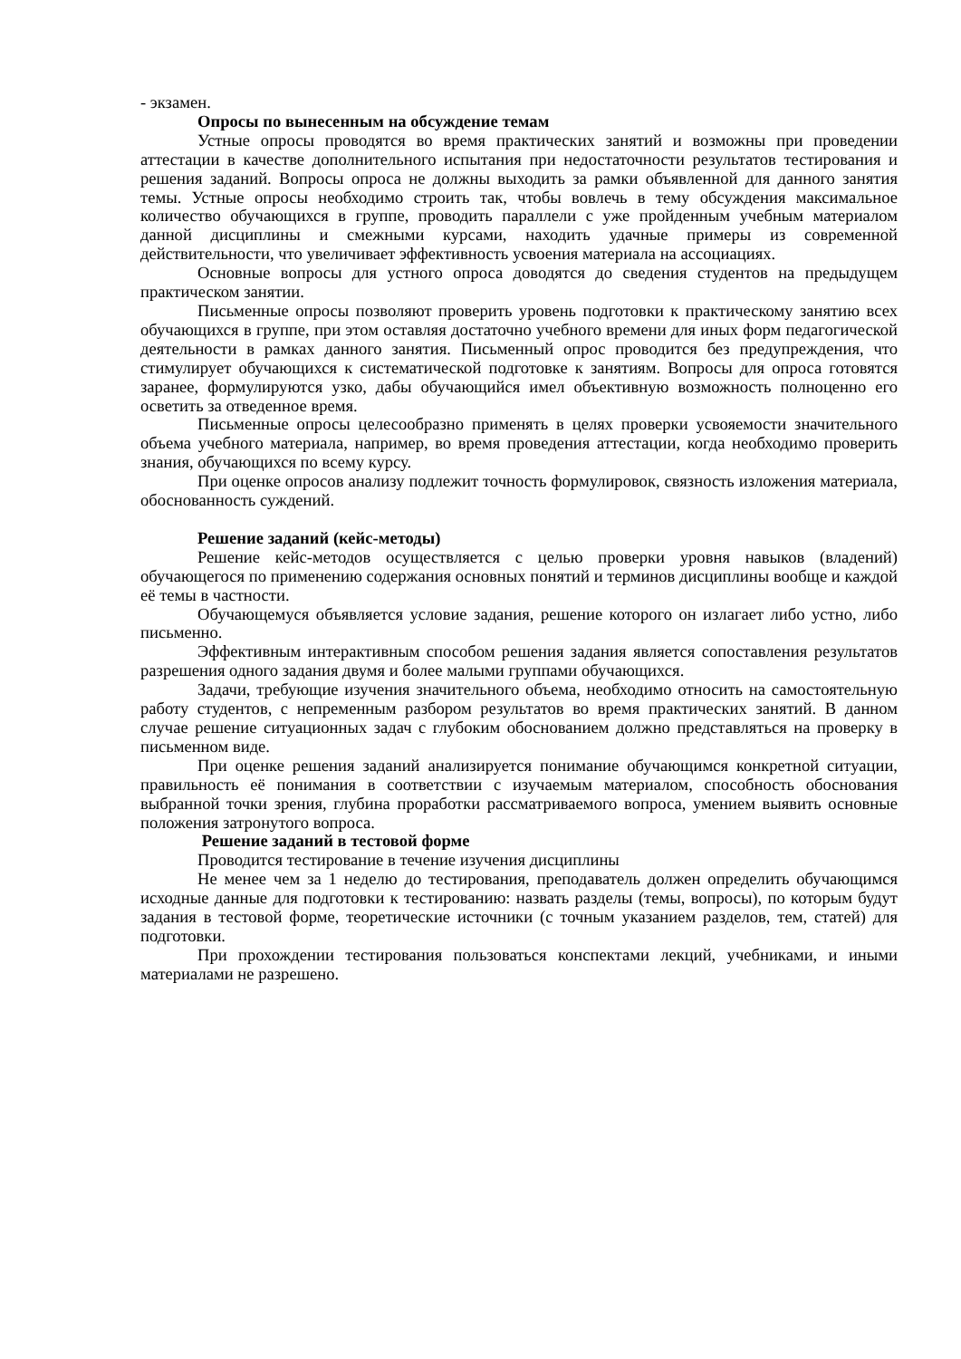- экзамен.
Опросы по вынесенным на обсуждение темам
Устные опросы проводятся во время практических занятий и возможны при проведении аттестации в качестве дополнительного испытания при недостаточности результатов тестирования и решения заданий. Вопросы опроса не должны выходить за рамки объявленной для данного занятия темы. Устные опросы необходимо строить так, чтобы вовлечь в тему обсуждения максимальное количество обучающихся в группе, проводить параллели с уже пройденным учебным материалом данной дисциплины и смежными курсами, находить удачные примеры из современной действительности, что увеличивает эффективность усвоения материала на ассоциациях.
Основные вопросы для устного опроса доводятся до сведения студентов на предыдущем практическом занятии.
Письменные опросы позволяют проверить уровень подготовки к практическому занятию всех обучающихся в группе, при этом оставляя достаточно учебного времени для иных форм педагогической деятельности в рамках данного занятия. Письменный опрос проводится без предупреждения, что стимулирует обучающихся к систематической подготовке к занятиям. Вопросы для опроса готовятся заранее, формулируются узко, дабы обучающийся имел объективную возможность полноценно его осветить за отведенное время.
Письменные опросы целесообразно применять в целях проверки усвояемости значительного объема учебного материала, например, во время проведения аттестации, когда необходимо проверить знания, обучающихся по всему курсу.
При оценке опросов анализу подлежит точность формулировок, связность изложения материала, обоснованность суждений.
Решение заданий (кейс-методы)
Решение кейс-методов осуществляется с целью проверки уровня навыков (владений) обучающегося по применению содержания основных понятий и терминов дисциплины вообще и каждой её темы в частности.
Обучающемуся объявляется условие задания, решение которого он излагает либо устно, либо письменно.
Эффективным интерактивным способом решения задания является сопоставления результатов разрешения одного задания двумя и более малыми группами обучающихся.
Задачи, требующие изучения значительного объема, необходимо относить на самостоятельную работу студентов, с непременным разбором результатов во время практических занятий. В данном случае решение ситуационных задач с глубоким обоснованием должно представляться на проверку в письменном виде.
При оценке решения заданий анализируется понимание обучающимся конкретной ситуации, правильность её понимания в соответствии с изучаемым материалом, способность обоснования выбранной точки зрения, глубина проработки рассматриваемого вопроса, умением выявить основные положения затронутого вопроса.
Решение заданий в тестовой форме
Проводится тестирование в течение изучения дисциплины
Не менее чем за 1 неделю до тестирования, преподаватель должен определить обучающимся исходные данные для подготовки к тестированию: назвать разделы (темы, вопросы), по которым будут задания в тестовой форме, теоретические источники (с точным указанием разделов, тем, статей) для подготовки.
При прохождении тестирования пользоваться конспектами лекций, учебниками, и иными материалами не разрешено.